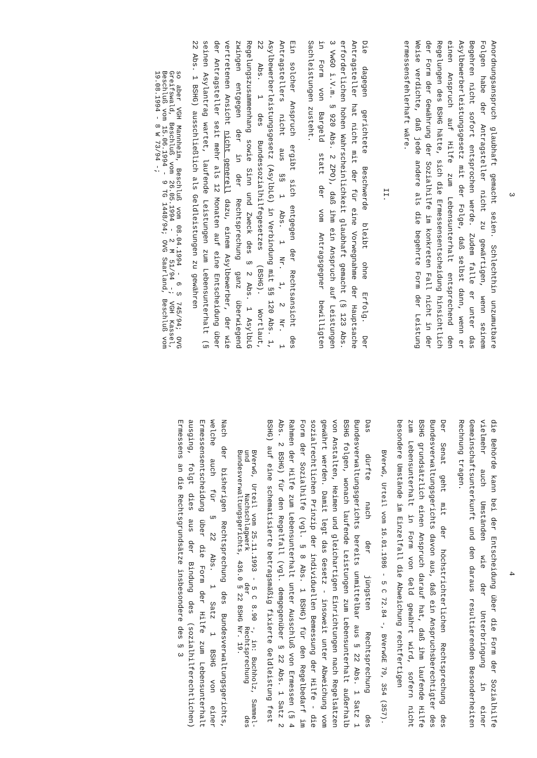3
Anordnungsanspruch glaubhaft gemacht seien. Schlechthin unzumutbare Folgen habe der Antragsteller nicht zu gewärtigen, wenn seinem Begehren nicht sofort entsprochen werde. Zudem falle er unter das Asylbewerberleistungsgesetz mit der Folge, daß selbst dann, wenn er einen Anspruch auf Hilfe zum Lebensunterhalt entsprechend den Regelungen des BSHG hätte, sich die Ermessensentscheidung hinsichtlich der Form der Gewährung der Sozialhilfe im konkreten Fall nicht in der Weise verdichte, daß jede andere als die begehrte Form der Leistung ermessensfehlerhaft wäre.
II.
Die dagegen gerichtete Beschwerde bleibt ohne Erfolg. Der Antragsteller hat nicht mit der für eine Vorwegnahme der Hauptsache erforderlichen hohen Wahrscheinlichkeit glaubhaft gemacht (§ 123 Abs. 3 VwGO i.V.m. § 920 Abs. 2 ZPO), daß ihm ein Anspruch auf Leistungen in Form von Bargeld statt der vom Antragsgegner bewilligten Sachleistungen zusteht.
Ein solcher Anspruch ergibt sich entgegen der Rechtsansicht des Antragstellers nicht aus §§ 1 Abs. 1 Nr. 1, 2 Nr. 1 Asylbewerberleistungsgesetz (AsylbLG) in Verbindung mit §§ 120 Abs. 1, 22 Abs. 1 des Bundessozialhilfegesetzes (BSHG). Wortlaut, Regelungszusammenhang sowie Sinn und Zweck des § 2 Abs. 1 AsylbLG zwingen entgegen der in der Rechtsprechung ganz überwiegend vertretenen Ansicht nicht generell dazu, einem Asylbewerber, der wie der Antragsteller seit mehr als 12 Monaten auf eine Entscheidung über seinen Asylantrag wartet, laufende Leistungen zum Lebensunterhalt (§ 22 Abs. 1 BSHG) ausschließlich als Geldleistungen zu gewähren
so aber VGH Mannheim, Beschluß vom 08.04.1994 - 6 S 745/94; OVG Greifswald, Beschluß vom 26.05.1994 - 2 M 51/94 -; VGH Kassel, Beschluß vom 15.06.1994 - 9 TG 1448/94; OVG Saarland, Beschluß vom 19.08.1994 - 8 W 73/94 -;
4
die Behörde kann bei der Entscheidung über die Form der Sozialhilfe vielmehr auch Umständen wie der Unterbringung in einer Gemeinschaftsunterkunft und den daraus resultierenden Besonderheiten Rechnung tragen.
Der Senat geht mit der höchstrichterlichen Rechtsprechung des Bundesverwaltungsgerichts davon aus, daß ein Anspruchsberechtigter des BSHG grundsätzlich einen Anspruch darauf hat, daß ihm laufende Hilfe zum Lebensunterhalt in Form von Geld gewährt wird, sofern nicht besondere Umstände im Einzelfall die Abweichung rechtfertigen
BVerwG, Urteil vom 16.01.1986 - 5 C 72.84 -, BVerwGE 79, 354 (357).
Das dürfte nach der jüngsten Rechtsprechung des Bundesverwaltungsgerichts bereits unmittelbar aus § 22 Abs. 1 Satz 1 BSHG folgen, wonach laufende Leistungen zum Lebensunterhalt außerhalb von Anstalten, Heimen und gleichartigen Einrichtungen nach Regelsätzen gewährt werden. Damit legt das Gesetz - insoweit unter Abweichung vom sozialrechtlichen Prinzip der individuellen Bemessung der Hilfe - die Form der Sozialhilfe (vgl. § 8 Abs. 1 BSHG) für den Regelbedarf im Rahmen der Hilfe zum Lebensunterhalt unter Ausschluß von Ermessen (§ 4 Abs. 2 BSHG) für den Regelfall (vgl. demgegenüber § 22 Abs. 1 Satz 2 BSHG) auf eine schematisierte betragsmäßig fixierte Geldleistung fest
BVerwG, Urteil vom 25.11.1993 - 5 C 8.90 -, in: Buchholz, Sammel- und Nachschlagwerk der Rechtsprechung des Bundesverwaltungsgerichts, 436.0 § 22 BSHG Nr. 19.
Nach der bisherigen Rechtsprechung des Bundesverwaltungsgerichts, welche auch für § 22 Abs. 1 Satz 1 BSHG von einer Ermessensentscheidung über die Form der Hilfe zum Lebensunterhalt ausging, folgt dies aus der Bindung des (sozialhilferechtlichen) Ermessens an die Rechtsgrundsätze insbesondere des § 3